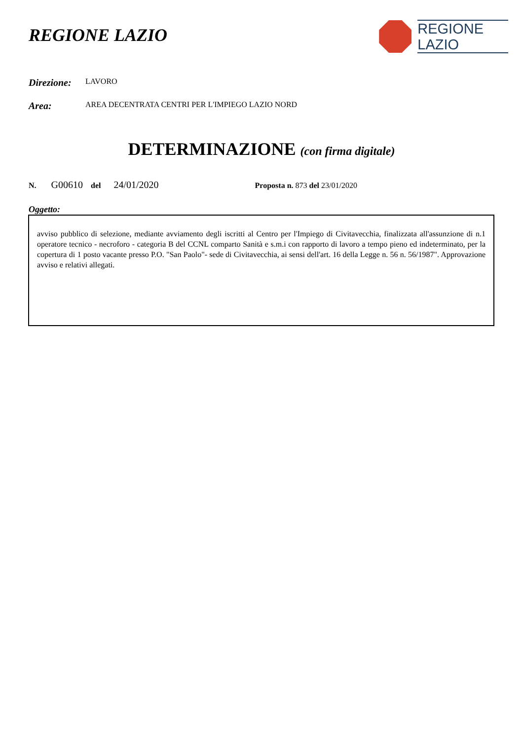REGIONE LAZIO
REGIONE
LAZIO
Direzione: LAVORO
Area: AREA DECENTRATA CENTRI PER L'IMPIEGO LAZIO NORD
DETERMINAZIONE (con firma digitale)
N. G00610 del 24/01/2020 Proposta n. 873 del 23/01/2020
Oggetto:
avviso pubblico di selezione, mediante avviamento degli iscritti al Centro per l'Impiego di Civitavecchia, finalizzata all'assunzione di n.1 operatore tecnico - necroforo - categoria B del CCNL comparto Sanità e s.m.i con rapporto di lavoro a tempo pieno ed indeterminato, per la copertura di 1 posto vacante presso P.O. "San Paolo"- sede di Civitavecchia, ai sensi dell'art. 16 della Legge n. 56 n. 56/1987". Approvazione avviso e relativi allegati.